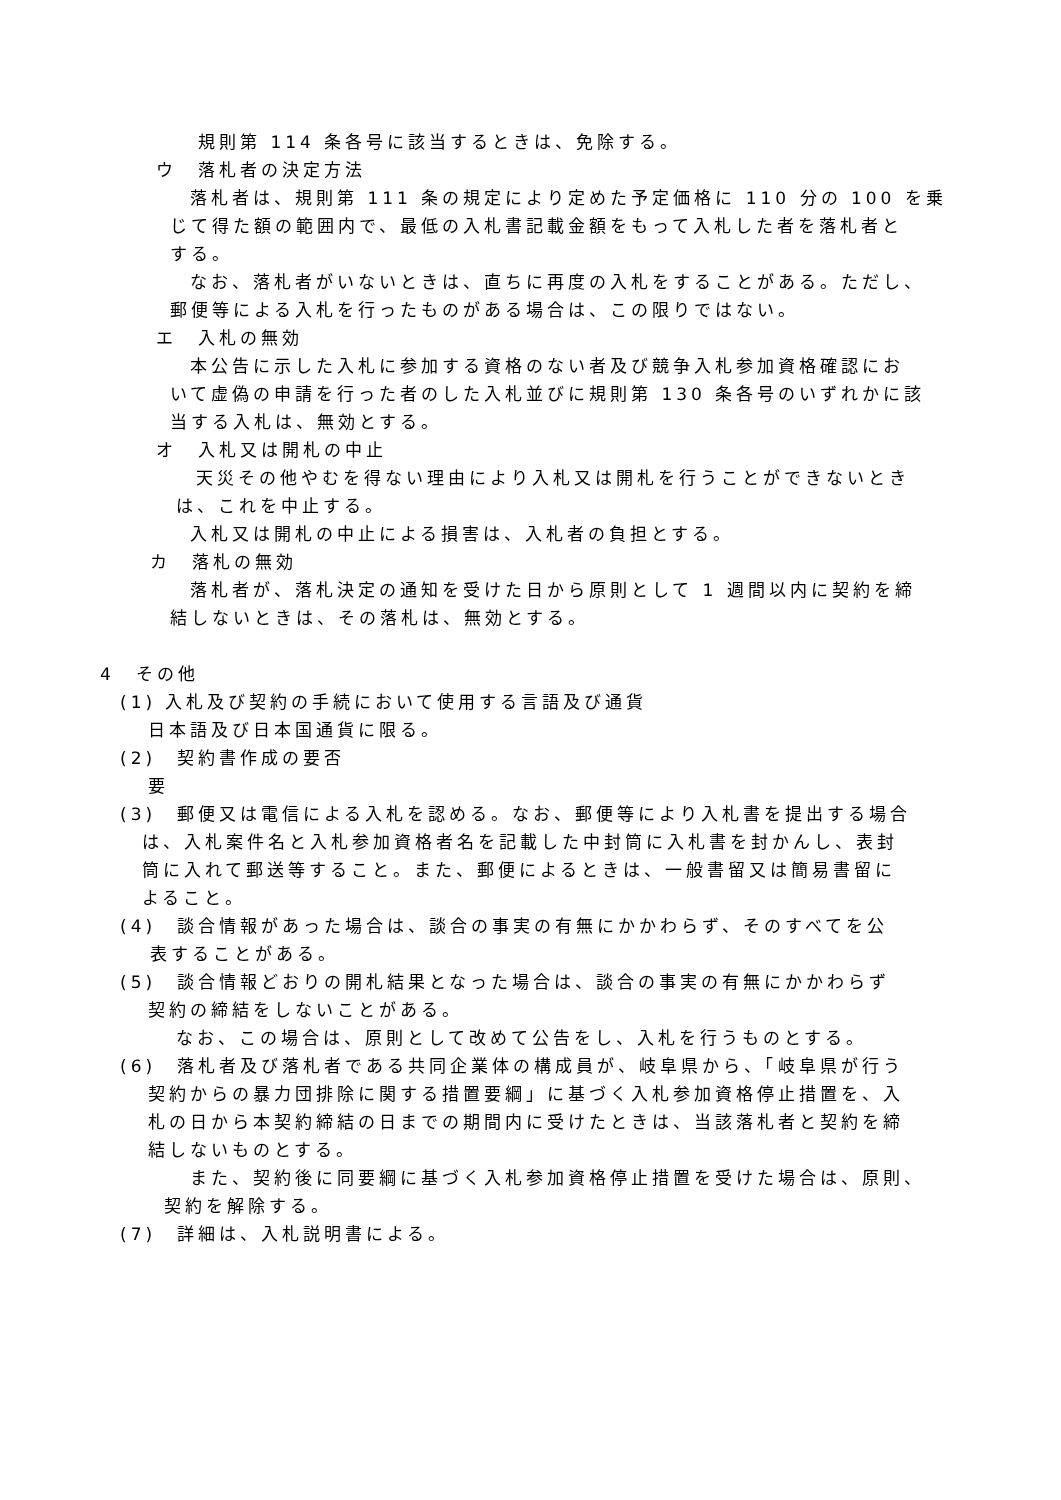規則第 114 条各号に該当するときは、免除する。
ウ　落札者の決定方法
落札者は、規則第 111 条の規定により定めた予定価格に 110 分の 100 を乗
じて得た額の範囲内で、最低の入札書記載金額をもって入札した者を落札者と
する。
なお、落札者がいないときは、直ちに再度の入札をすることがある。ただし、
郵便等による入札を行ったものがある場合は、この限りではない。
エ　入札の無効
本公告に示した入札に参加する資格のない者及び競争入札参加資格確認にお
いて虚偽の申請を行った者のした入札並びに規則第 130 条各号のいずれかに該
当する入札は、無効とする。
オ　入札又は開札の中止
天災その他やむを得ない理由により入札又は開札を行うことができないとき
は、これを中止する。
入札又は開札の中止による損害は、入札者の負担とする。
カ　落札の無効
落札者が、落札決定の通知を受けた日から原則として 1 週間以内に契約を締
結しないときは、その落札は、無効とする。
4　その他
(1) 入札及び契約の手続において使用する言語及び通貨
日本語及び日本国通貨に限る。
(2)　契約書作成の要否
要
(3)　郵便又は電信による入札を認める。なお、郵便等により入札書を提出する場合
は、入札案件名と入札参加資格者名を記載した中封筒に入札書を封かんし、表封
筒に入れて郵送等すること。また、郵便によるときは、一般書留又は簡易書留に
よること。
(4)　談合情報があった場合は、談合の事実の有無にかかわらず、そのすべてを公
表することがある。
(5)　談合情報どおりの開札結果となった場合は、談合の事実の有無にかかわらず
契約の締結をしないことがある。
なお、この場合は、原則として改めて公告をし、入札を行うものとする。
(6)　落札者及び落札者である共同企業体の構成員が、岐阜県から、「岐阜県が行う
契約からの暴力団排除に関する措置要綱」に基づく入札参加資格停止措置を、入
札の日から本契約締結の日までの期間内に受けたときは、当該落札者と契約を締
結しないものとする。
また、契約後に同要綱に基づく入札参加資格停止措置を受けた場合は、原則、
契約を解除する。
(7)　詳細は、入札説明書による。